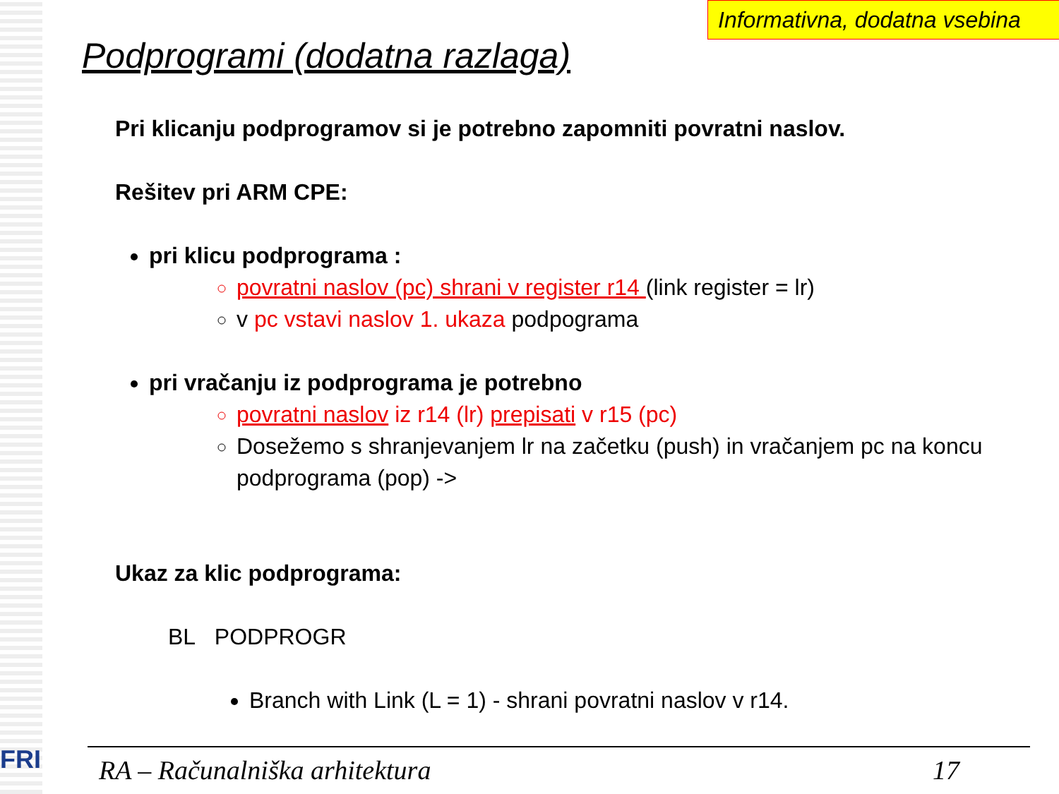FRI
Informativna, dodatna vsebina
Podprogrami (dodatna razlaga)
Pri klicanju podprogramov si je potrebno zapomniti povratni naslov.
Rešitev pri ARM CPE:
pri klicu podprograma :
povratni naslov (pc) shrani v register r14 (link register = lr)
v pc vstavi naslov 1. ukaza podpograma
pri vračanju iz podprograma je potrebno
povratni naslov iz r14 (lr) prepisati v r15 (pc)
Dosežemo s shranjevanjem lr na začetku (push) in vračanjem pc na koncu podprograma (pop) ->
Ukaz za klic podprograma:
BL PODPROGR
Branch with Link (L = 1) - shrani povratni naslov v r14.
RA – Računalniška arhitektura 17